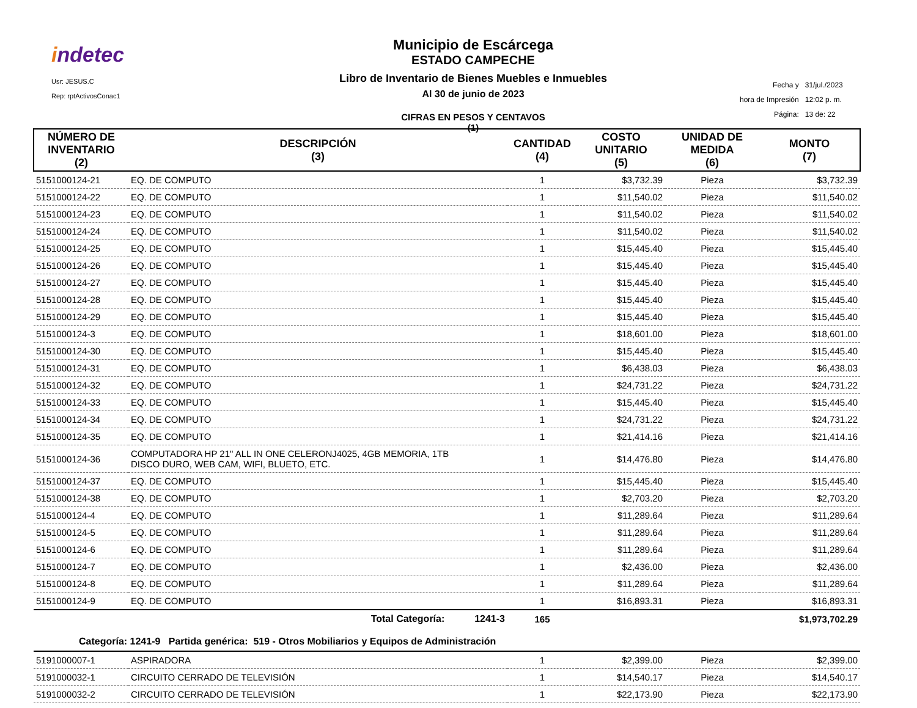indetec
Usr: JESUS.C
Rep: rptActivosConac1
Municipio de Escárcega
ESTADO CAMPECHE
Libro de Inventario de Bienes Muebles e Inmuebles
Al 30 de junio de 2023
CIFRAS EN PESOS Y CENTAVOS
(1)
| Fecha y | 31/jul./2023 |
| hora de Impresión | 12:02 p. m. |
| Página: | 13 de: 22 |
| NÚMERO DE INVENTARIO (2) | DESCRIPCIÓN (3) | CANTIDAD (4) | COSTO UNITARIO (5) | UNIDAD DE MEDIDA (6) | MONTO (7) |
| --- | --- | --- | --- | --- | --- |
| 5151000124-21 | EQ. DE COMPUTO | 1 | $3,732.39 | Pieza | $3,732.39 |
| 5151000124-22 | EQ. DE COMPUTO | 1 | $11,540.02 | Pieza | $11,540.02 |
| 5151000124-23 | EQ. DE COMPUTO | 1 | $11,540.02 | Pieza | $11,540.02 |
| 5151000124-24 | EQ. DE COMPUTO | 1 | $11,540.02 | Pieza | $11,540.02 |
| 5151000124-25 | EQ. DE COMPUTO | 1 | $15,445.40 | Pieza | $15,445.40 |
| 5151000124-26 | EQ. DE COMPUTO | 1 | $15,445.40 | Pieza | $15,445.40 |
| 5151000124-27 | EQ. DE COMPUTO | 1 | $15,445.40 | Pieza | $15,445.40 |
| 5151000124-28 | EQ. DE COMPUTO | 1 | $15,445.40 | Pieza | $15,445.40 |
| 5151000124-29 | EQ. DE COMPUTO | 1 | $15,445.40 | Pieza | $15,445.40 |
| 5151000124-3 | EQ. DE COMPUTO | 1 | $18,601.00 | Pieza | $18,601.00 |
| 5151000124-30 | EQ. DE COMPUTO | 1 | $15,445.40 | Pieza | $15,445.40 |
| 5151000124-31 | EQ. DE COMPUTO | 1 | $6,438.03 | Pieza | $6,438.03 |
| 5151000124-32 | EQ. DE COMPUTO | 1 | $24,731.22 | Pieza | $24,731.22 |
| 5151000124-33 | EQ. DE COMPUTO | 1 | $15,445.40 | Pieza | $15,445.40 |
| 5151000124-34 | EQ. DE COMPUTO | 1 | $24,731.22 | Pieza | $24,731.22 |
| 5151000124-35 | EQ. DE COMPUTO | 1 | $21,414.16 | Pieza | $21,414.16 |
| 5151000124-36 | COMPUTADORA HP 21" ALL IN ONE CELERONJ4025, 4GB MEMORIA, 1TB DISCO DURO, WEB CAM, WIFI, BLUETO, ETC. | 1 | $14,476.80 | Pieza | $14,476.80 |
| 5151000124-37 | EQ. DE COMPUTO | 1 | $15,445.40 | Pieza | $15,445.40 |
| 5151000124-38 | EQ. DE COMPUTO | 1 | $2,703.20 | Pieza | $2,703.20 |
| 5151000124-4 | EQ. DE COMPUTO | 1 | $11,289.64 | Pieza | $11,289.64 |
| 5151000124-5 | EQ. DE COMPUTO | 1 | $11,289.64 | Pieza | $11,289.64 |
| 5151000124-6 | EQ. DE COMPUTO | 1 | $11,289.64 | Pieza | $11,289.64 |
| 5151000124-7 | EQ. DE COMPUTO | 1 | $2,436.00 | Pieza | $2,436.00 |
| 5151000124-8 | EQ. DE COMPUTO | 1 | $11,289.64 | Pieza | $11,289.64 |
| 5151000124-9 | EQ. DE COMPUTO | 1 | $16,893.31 | Pieza | $16,893.31 |
| | Total Categoría: 1241-3 | 165 | | | $1,973,702.29 |
| Categoría: 1241-9 Partida genérica: 519 - Otros Mobiliarios y Equipos de Administración | | | | | |
| 5191000007-1 | ASPIRADORA | 1 | $2,399.00 | Pieza | $2,399.00 |
| 5191000032-1 | CIRCUITO CERRADO DE TELEVISIÓN | 1 | $14,540.17 | Pieza | $14,540.17 |
| 5191000032-2 | CIRCUITO CERRADO DE TELEVISIÓN | 1 | $22,173.90 | Pieza | $22,173.90 |